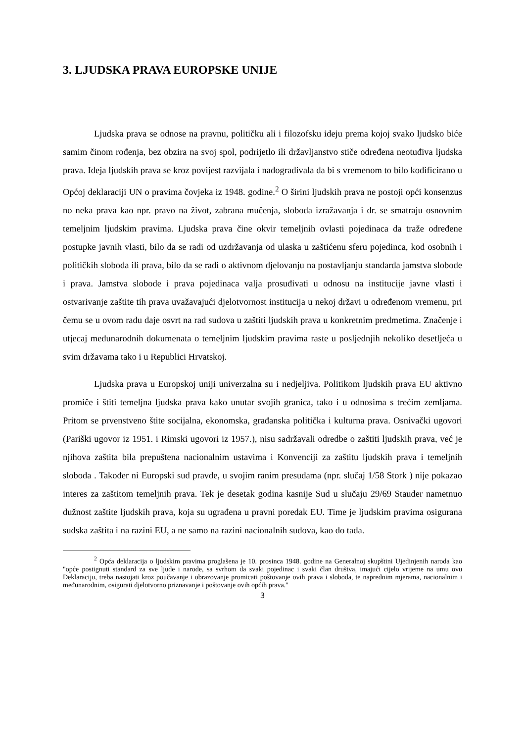3. LJUDSKA PRAVA EUROPSKE UNIJE
Ljudska prava se odnose na pravnu, političku ali i filozofsku ideju prema kojoj svako ljudsko biće samim činom rođenja, bez obzira na svoj spol, podrijetlo ili državljanstvo stiče određena neotuđiva ljudska prava. Ideja ljudskih prava se kroz povijest razvijala i nadograđivala da bi s vremenom to bilo kodificirano u Općoj deklaraciji UN o pravima čovjeka iz 1948. godine.<sup>2</sup> O širini ljudskih prava ne postoji opći konsenzus no neka prava kao npr. pravo na život, zabrana mučenja, sloboda izražavanja i dr. se smatraju osnovnim temeljnim ljudskim pravima. Ljudska prava čine okvir temeljnih ovlasti pojedinaca da traže određene postupke javnih vlasti, bilo da se radi od uzdržavanja od ulaska u zaštićenu sferu pojedinca, kod osobnih i političkih sloboda ili prava, bilo da se radi o aktivnom djelovanju na postavljanju standarda jamstva slobode i prava. Jamstva slobode i prava pojedinaca valja prosuđivati u odnosu na institucije javne vlasti i ostvarivanje zaštite tih prava uvažavajući djelotvornost institucija u nekoj državi u određenom vremenu, pri čemu se u ovom radu daje osvrt na rad sudova u zaštiti ljudskih prava u konkretnim predmetima. Značenje i utjecaj međunarodnih dokumenata o temeljnim ljudskim pravima raste u posljednjih nekoliko desetljeća u svim državama tako i u Republici Hrvatskoj.
Ljudska prava u Europskoj uniji univerzalna su i nedjeljiva. Politikom ljudskih prava EU aktivno promiče i štiti temeljna ljudska prava kako unutar svojih granica, tako i u odnosima s trećim zemljama. Pritom se prvenstveno štite socijalna, ekonomska, građanska politička i kulturna prava. Osnivački ugovori (Pariški ugovor iz 1951. i Rimski ugovori iz 1957.), nisu sadržavali odredbe o zaštiti ljudskih prava, već je njihova zaštita bila prepuštena nacionalnim ustavima i Konvenciji za zaštitu ljudskih prava i temeljnih sloboda . Također ni Europski sud pravde, u svojim ranim presudama (npr. slučaj 1/58 Stork ) nije pokazao interes za zaštitom temeljnih prava. Tek je desetak godina kasnije Sud u slučaju 29/69 Stauder nametnuo dužnost zaštite ljudskih prava, koja su ugrađena u pravni poredak EU. Time je ljudskim pravima osigurana sudska zaštita i na razini EU, a ne samo na razini nacionalnih sudova, kao do tada.
<sup>2</sup> Opća deklaracija o ljudskim pravima proglašena je 10. prosinca 1948. godine na Generalnoj skupštini Ujedinjenih naroda kao "opće postignuti standard za sve ljude i narode, sa svrhom da svaki pojedinac i svaki član društva, imajući cijelo vrijeme na umu ovu Deklaraciju, treba nastojati kroz poučavanje i obrazovanje promicati poštovanje ovih prava i sloboda, te naprednim mjerama, nacionalnim i međunarodnim, osigurati djelotvorno priznavanje i poštovanje ovih općih prava."
3